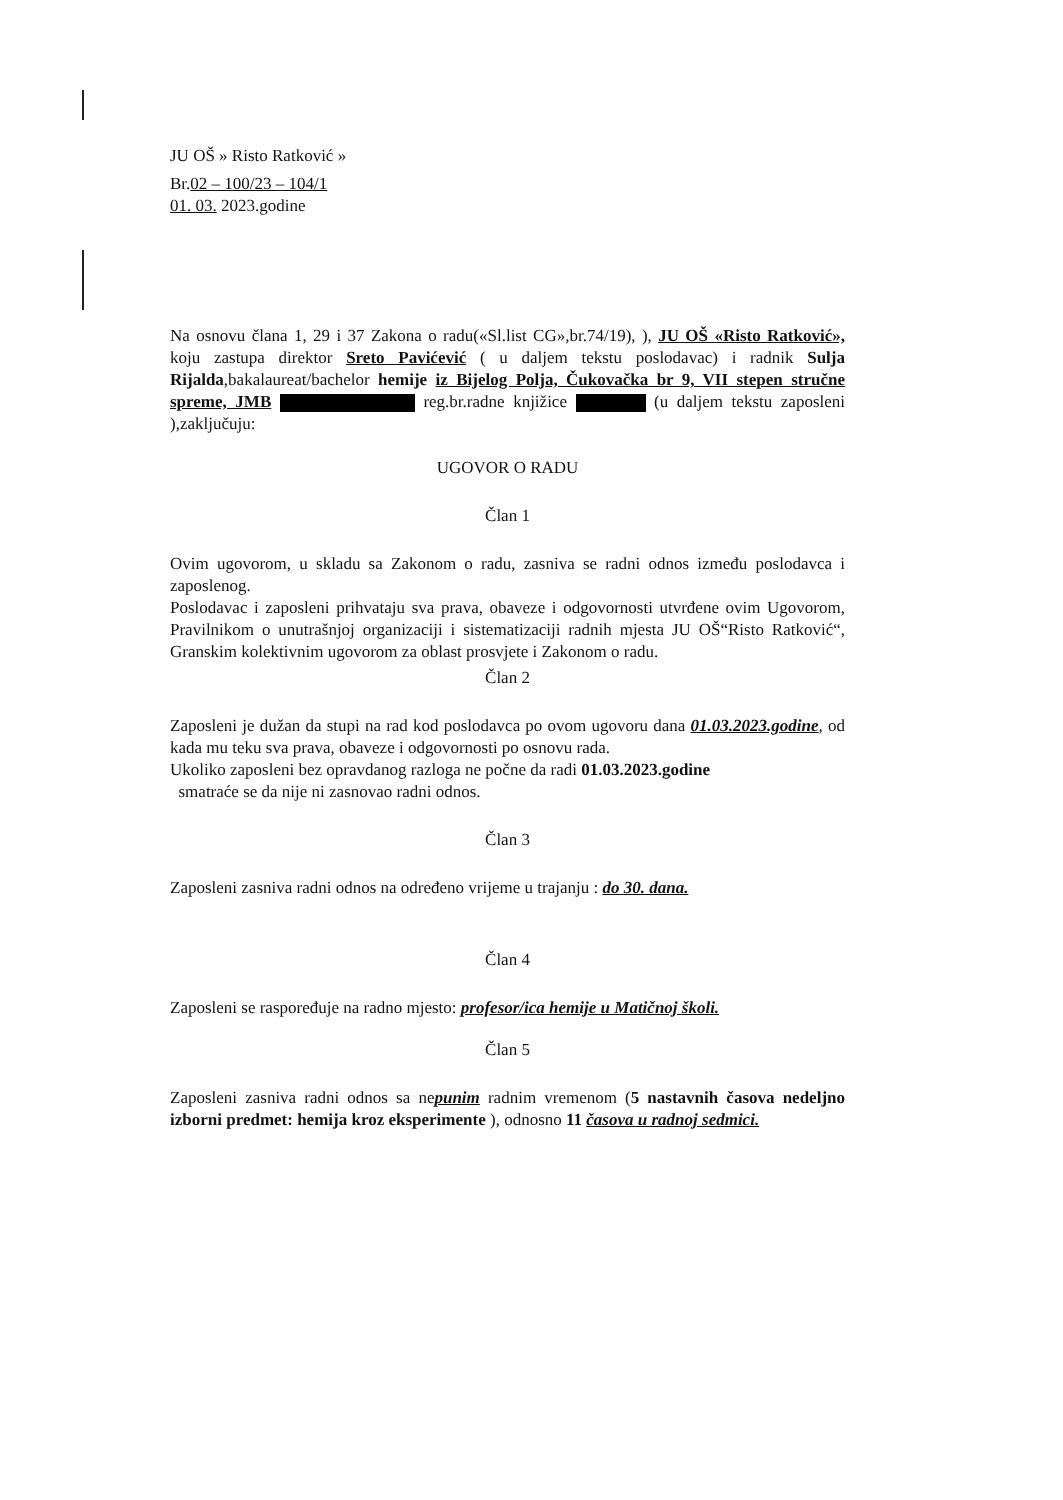JU OŠ » Risto Ratković »
Br.02 – 100/23 – 104/1
01. 03. 2023.godine
Na osnovu člana 1, 29 i 37 Zakona o radu(«Sl.list CG»,br.74/19), ), JU OŠ «Risto Ratković», koju zastupa direktor Sreto Pavićević ( u daljem tekstu poslodavac) i radnik Sulja Rijalda,bakalaureat/bachelor hemije iz Bijelog Polja, Čukovačka br 9, VII stepen stručne spreme, JMB reg.br.radne knjižice (u daljem tekstu zaposleni ),zaključuju:
UGOVOR O RADU
Član 1
Ovim ugovorom, u skladu sa Zakonom o radu, zasniva se radni odnos između poslodavca i zaposlenog.
Poslodavac i zaposleni prihvataju sva prava, obaveze i odgovornosti utvrđene ovim Ugovorom, Pravilnikom o unutrašnjoj organizaciji i sistematizaciji radnih mjesta JU OŠ“Risto Ratković“, Granskim kolektivnim ugovorom za oblast prosvjete i Zakonom o radu.
Član 2
Zaposleni je dužan da stupi na rad kod poslodavca po ovom ugovoru dana 01.03.2023.godine, od kada mu teku sva prava, obaveze i odgovornosti po osnovu rada.
Ukoliko zaposleni bez opravdanog razloga ne počne da radi 01.03.2023.godine
smatraće se da nije ni zasnovao radni odnos.
Član 3
Zaposleni zasniva radni odnos na određeno vrijeme u trajanju : do 30. dana.
Član 4
Zaposleni se raspoređuje na radno mjesto: profesor/ica hemije u Matičnoj školi.
Član 5
Zaposleni zasniva radni odnos sa nepunim radnim vremenom (5 nastavnih časova nedeljno izborni predmet: hemija kroz eksperimente ), odnosno 11 časova u radnoj sedmici.